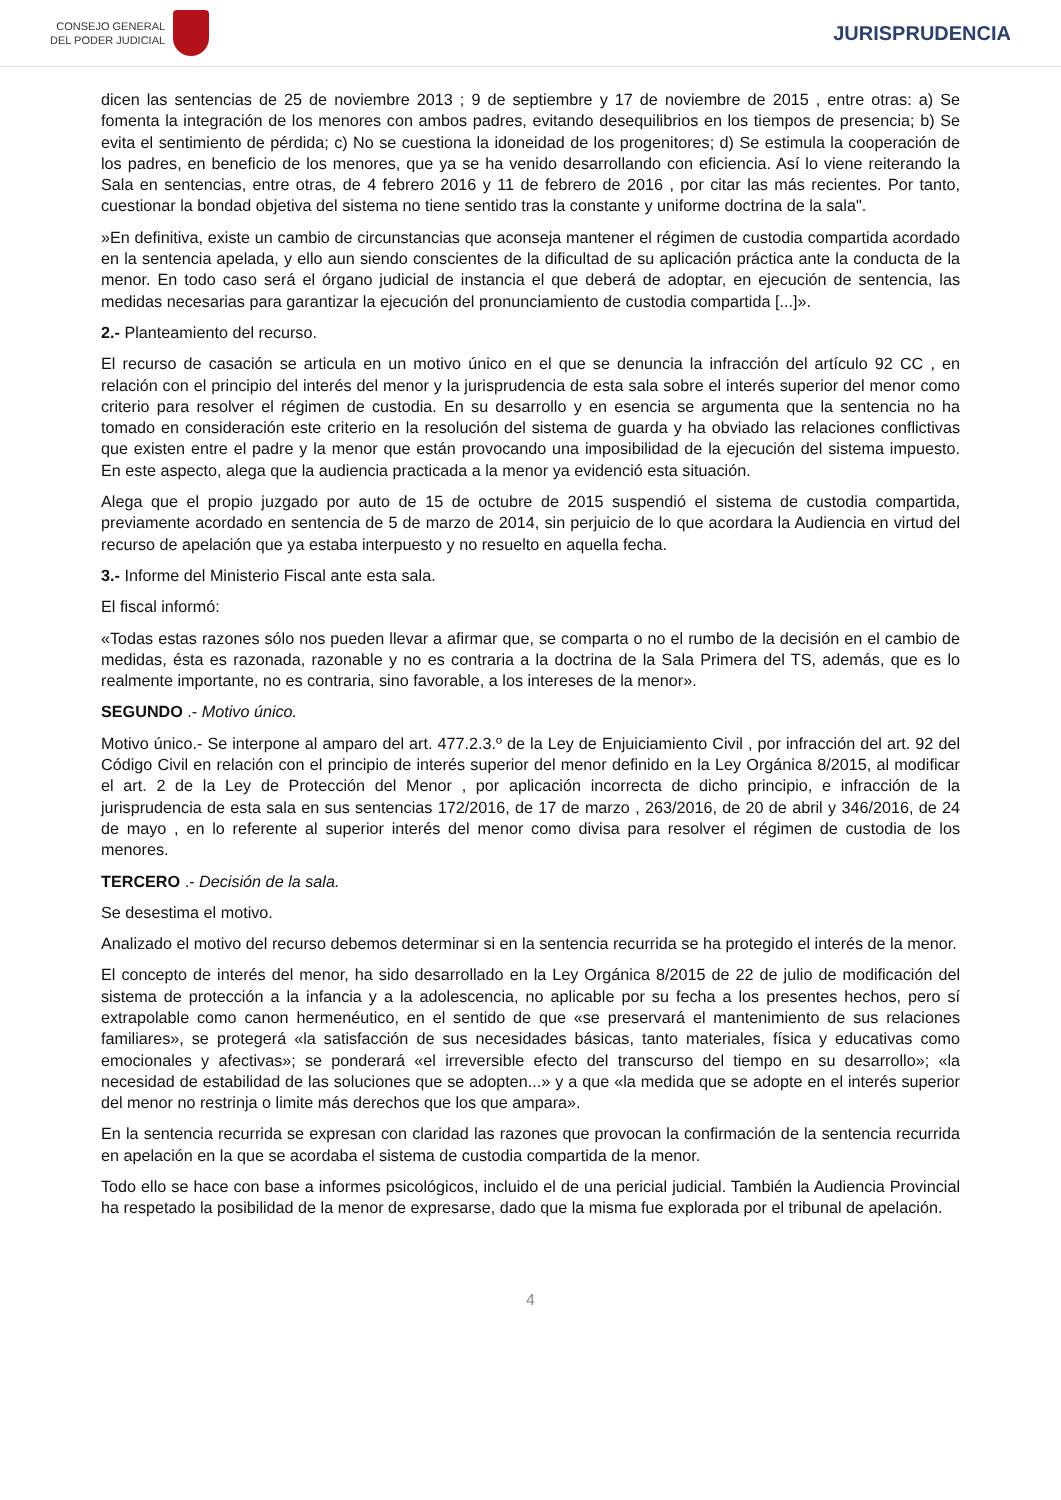CONSEJO GENERAL
DEL PODER JUDICIAL
JURISPRUDENCIA
dicen las sentencias de 25 de noviembre 2013 ; 9 de septiembre y 17 de noviembre de 2015 , entre otras: a) Se fomenta la integración de los menores con ambos padres, evitando desequilibrios en los tiempos de presencia; b) Se evita el sentimiento de pérdida; c) No se cuestiona la idoneidad de los progenitores; d) Se estimula la cooperación de los padres, en beneficio de los menores, que ya se ha venido desarrollando con eficiencia. Así lo viene reiterando la Sala en sentencias, entre otras, de 4 febrero 2016 y 11 de febrero de 2016 , por citar las más recientes. Por tanto, cuestionar la bondad objetiva del sistema no tiene sentido tras la constante y uniforme doctrina de la sala".
»En definitiva, existe un cambio de circunstancias que aconseja mantener el régimen de custodia compartida acordado en la sentencia apelada, y ello aun siendo conscientes de la dificultad de su aplicación práctica ante la conducta de la menor. En todo caso será el órgano judicial de instancia el que deberá de adoptar, en ejecución de sentencia, las medidas necesarias para garantizar la ejecución del pronunciamiento de custodia compartida [...]».
2.- Planteamiento del recurso.
El recurso de casación se articula en un motivo único en el que se denuncia la infracción del artículo 92 CC , en relación con el principio del interés del menor y la jurisprudencia de esta sala sobre el interés superior del menor como criterio para resolver el régimen de custodia. En su desarrollo y en esencia se argumenta que la sentencia no ha tomado en consideración este criterio en la resolución del sistema de guarda y ha obviado las relaciones conflictivas que existen entre el padre y la menor que están provocando una imposibilidad de la ejecución del sistema impuesto. En este aspecto, alega que la audiencia practicada a la menor ya evidenció esta situación.
Alega que el propio juzgado por auto de 15 de octubre de 2015 suspendió el sistema de custodia compartida, previamente acordado en sentencia de 5 de marzo de 2014, sin perjuicio de lo que acordara la Audiencia en virtud del recurso de apelación que ya estaba interpuesto y no resuelto en aquella fecha.
3.- Informe del Ministerio Fiscal ante esta sala.
El fiscal informó:
«Todas estas razones sólo nos pueden llevar a afirmar que, se comparta o no el rumbo de la decisión en el cambio de medidas, ésta es razonada, razonable y no es contraria a la doctrina de la Sala Primera del TS, además, que es lo realmente importante, no es contraria, sino favorable, a los intereses de la menor».
SEGUNDO .- Motivo único.
Motivo único.- Se interpone al amparo del art. 477.2.3.º de la Ley de Enjuiciamiento Civil , por infracción del art. 92 del Código Civil en relación con el principio de interés superior del menor definido en la Ley Orgánica 8/2015, al modificar el art. 2 de la Ley de Protección del Menor , por aplicación incorrecta de dicho principio, e infracción de la jurisprudencia de esta sala en sus sentencias 172/2016, de 17 de marzo , 263/2016, de 20 de abril y 346/2016, de 24 de mayo , en lo referente al superior interés del menor como divisa para resolver el régimen de custodia de los menores.
TERCERO .- Decisión de la sala.
Se desestima el motivo.
Analizado el motivo del recurso debemos determinar si en la sentencia recurrida se ha protegido el interés de la menor.
El concepto de interés del menor, ha sido desarrollado en la Ley Orgánica 8/2015 de 22 de julio de modificación del sistema de protección a la infancia y a la adolescencia, no aplicable por su fecha a los presentes hechos, pero sí extrapolable como canon hermenéutico, en el sentido de que «se preservará el mantenimiento de sus relaciones familiares», se protegerá «la satisfacción de sus necesidades básicas, tanto materiales, física y educativas como emocionales y afectivas»; se ponderará «el irreversible efecto del transcurso del tiempo en su desarrollo»; «la necesidad de estabilidad de las soluciones que se adopten...» y a que «la medida que se adopte en el interés superior del menor no restrinja o limite más derechos que los que ampara».
En la sentencia recurrida se expresan con claridad las razones que provocan la confirmación de la sentencia recurrida en apelación en la que se acordaba el sistema de custodia compartida de la menor.
Todo ello se hace con base a informes psicológicos, incluido el de una pericial judicial. También la Audiencia Provincial ha respetado la posibilidad de la menor de expresarse, dado que la misma fue explorada por el tribunal de apelación.
4